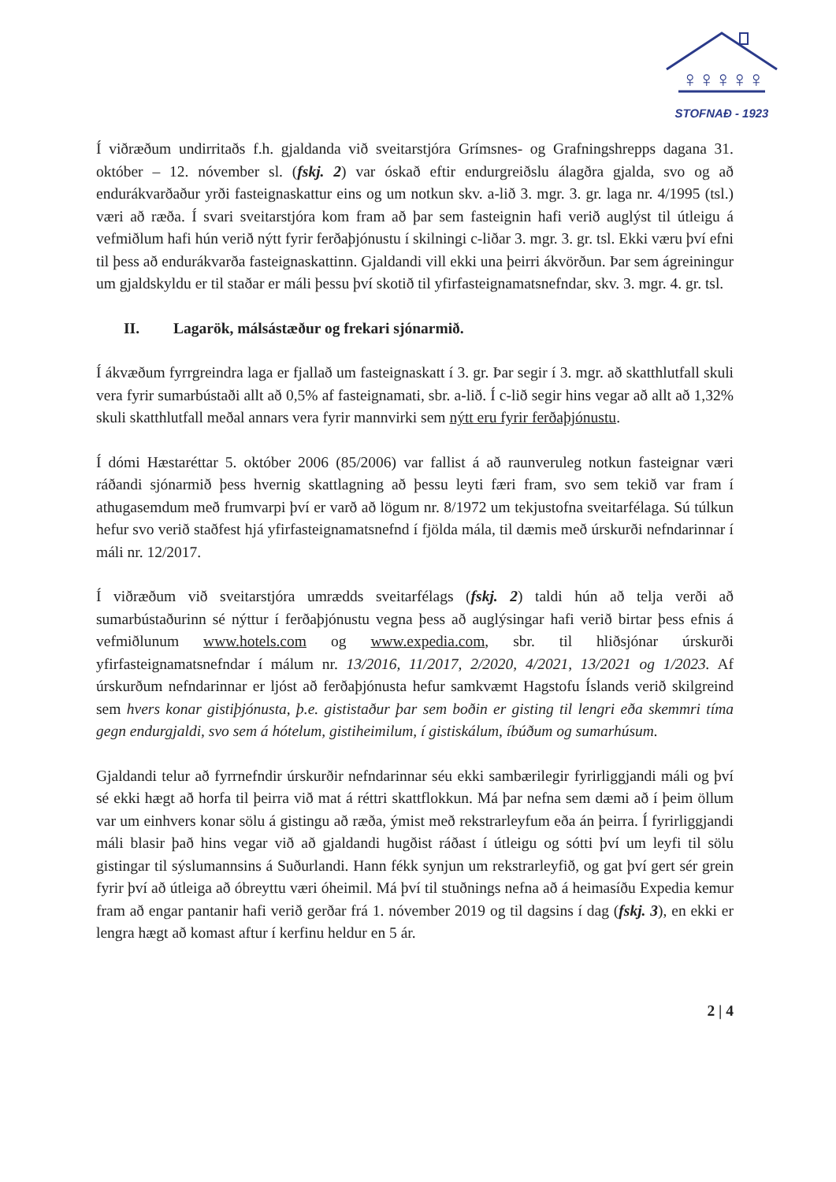♀♀♀♀♀
STOFNAÐ - 1923
Í viðræðum undirritaðs f.h. gjaldanda við sveitarstjóra Grímsnes- og Grafningshrepps dagana 31. október – 12. nóvember sl. (fskj. 2) var óskað eftir endurgreiðslu álagðra gjalda, svo og að endurákvarðaður yrði fasteignaskattur eins og um notkun skv. a-lið 3. mgr. 3. gr. laga nr. 4/1995 (tsl.) væri að ræða. Í svari sveitarstjóra kom fram að þar sem fasteignin hafi verið auglýst til útleigu á vefmiðlum hafi hún verið nýtt fyrir ferðaþjónustu í skilningi c-liðar 3. mgr. 3. gr. tsl. Ekki væru því efni til þess að endurákvarða fasteignaskattinn. Gjaldandi vill ekki una þeirri ákvörðun. Þar sem ágreiningur um gjaldskyldu er til staðar er máli þessu því skotið til yfirfasteignamatsnefndar, skv. 3. mgr. 4. gr. tsl.
II. Lagarök, málsástæður og frekari sjónarmið.
Í ákvæðum fyrrgreindra laga er fjallað um fasteignaskatt í 3. gr. Þar segir í 3. mgr. að skatthlutfall skuli vera fyrir sumarbústaði allt að 0,5% af fasteignamati, sbr. a-lið. Í c-lið segir hins vegar að allt að 1,32% skuli skatthlutfall meðal annars vera fyrir mannvirki sem nýtt eru fyrir ferðaþjónustu.
Í dómi Hæstaréttar 5. október 2006 (85/2006) var fallist á að raunveruleg notkun fasteignar væri ráðandi sjónarmið þess hvernig skattlagning að þessu leyti færi fram, svo sem tekið var fram í athugasemdum með frumvarpi því er varð að lögum nr. 8/1972 um tekjustofna sveitarfélaga. Sú túlkun hefur svo verið staðfest hjá yfirfasteignamatsnefnd í fjölda mála, til dæmis með úrskurði nefndarinnar í máli nr. 12/2017.
Í viðræðum við sveitarstjóra umrædds sveitarfélags (fskj. 2) taldi hún að telja verði að sumarbústaðurinn sé nýttur í ferðaþjónustu vegna þess að auglýsingar hafi verið birtar þess efnis á vefmiðlunum www.hotels.com og www.expedia.com, sbr. til hliðsjónar úrskurði yfirfasteignamatsnefndar í málum nr. 13/2016, 11/2017, 2/2020, 4/2021, 13/2021 og 1/2023. Af úrskurðum nefndarinnar er ljóst að ferðaþjónusta hefur samkvæmt Hagstofu Íslands verið skilgreind sem hvers konar gistiþjónusta, þ.e. gististaður þar sem boðin er gisting til lengri eða skemmri tíma gegn endurgjaldi, svo sem á hótelum, gistiheimilum, í gistiskálum, íbúðum og sumarhúsum.
Gjaldandi telur að fyrrnefndir úrskurðir nefndarinnar séu ekki sambærilegir fyrirliggjandi máli og því sé ekki hægt að horfa til þeirra við mat á réttri skattflokkun. Má þar nefna sem dæmi að í þeim öllum var um einhvers konar sölu á gistingu að ræða, ýmist með rekstrarleyfum eða án þeirra. Í fyrirliggjandi máli blasir það hins vegar við að gjaldandi hugðist ráðast í útleigu og sótti því um leyfi til sölu gistingar til sýslumannsins á Suðurlandi. Hann fékk synjun um rekstrarleyfið, og gat því gert sér grein fyrir því að útleiga að óbreyttu væri óheimil. Má því til stuðnings nefna að á heimasíðu Expedia kemur fram að engar pantanir hafi verið gerðar frá 1. nóvember 2019 og til dagsins í dag (fskj. 3), en ekki er lengra hægt að komast aftur í kerfinu heldur en 5 ár.
2 | 4